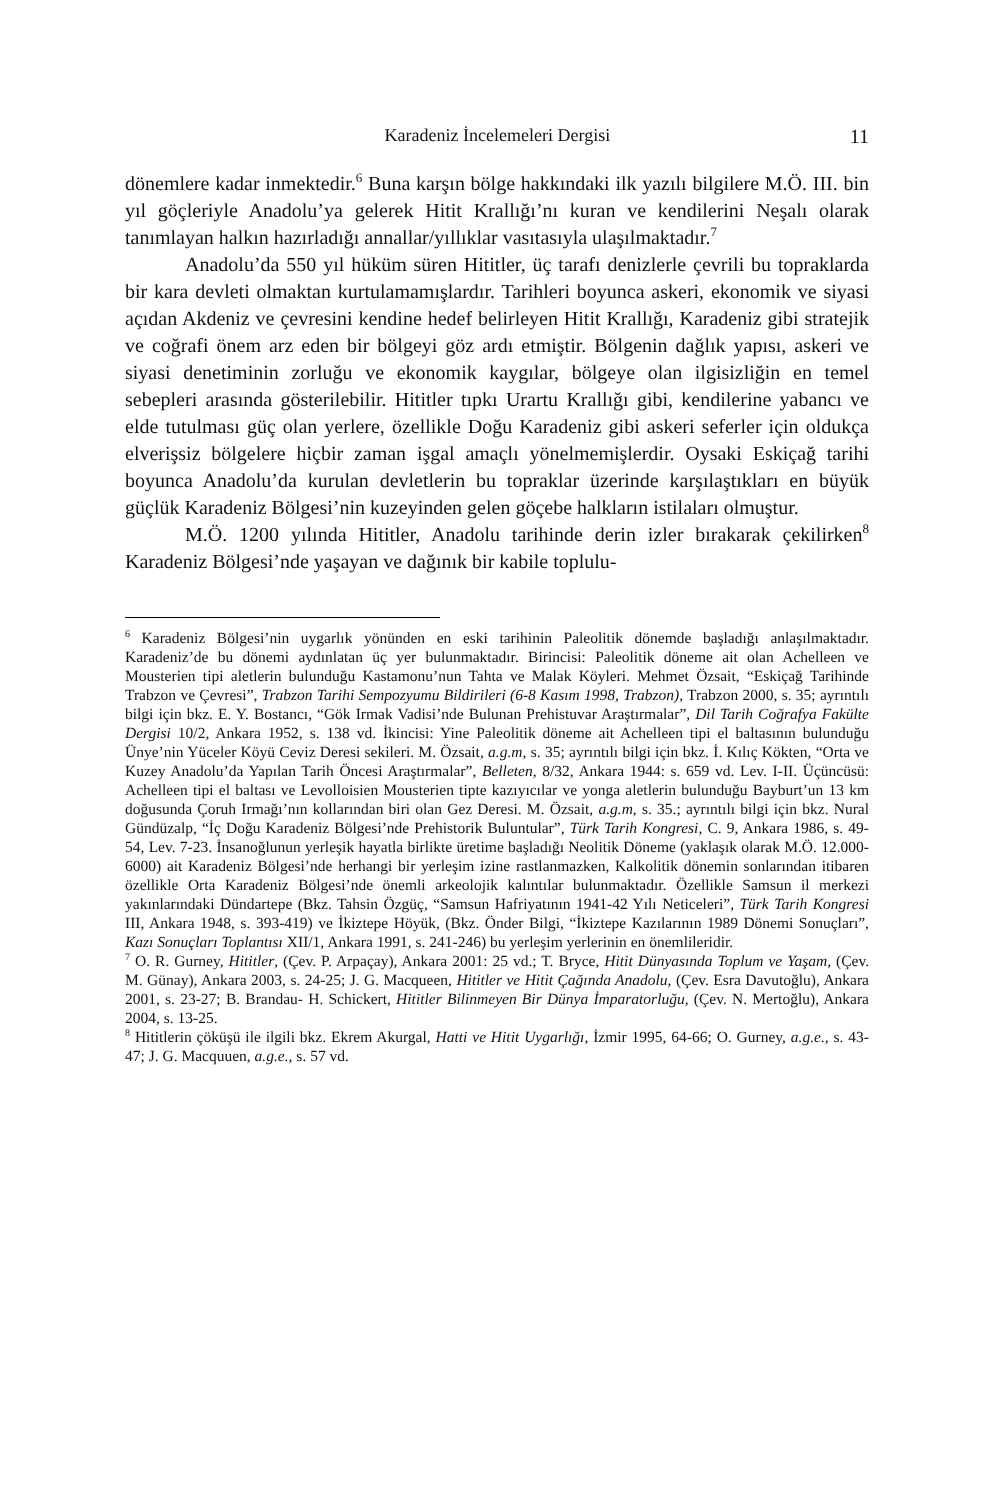Karadeniz İncelemeleri Dergisi 11
dönemlere kadar inmektedir.<sup>6</sup> Buna karşın bölge hakkındaki ilk yazılı bilgilere M.Ö. III. bin yıl göçleriyle Anadolu’ya gelerek Hitit Krallığı’nı kuran ve kendilerini Neşalı olarak tanımlayan halkın hazırladığı annallar/yıllıklar vasıtasıyla ulaşılmaktadır.<sup>7</sup>
Anadolu’da 550 yıl hüküm süren Hititler, üç tarafı denizlerle çevrili bu topraklarda bir kara devleti olmaktan kurtulamamışlardır. Tarihleri boyunca askeri, ekonomik ve siyasi açıdan Akdeniz ve çevresini kendine hedef belirleyen Hitit Krallığı, Karadeniz gibi stratejik ve coğrafi önem arz eden bir bölgeyi göz ardı etmiştir. Bölgenin dağlık yapısı, askeri ve siyasi denetiminin zorluğu ve ekonomik kaygılar, bölgeye olan ilgisizliğin en temel sebepleri arasında gösterilebilir. Hititler tıpkı Urartu Krallığı gibi, kendilerine yabancı ve elde tutulması güç olan yerlere, özellikle Doğu Karadeniz gibi askeri seferler için oldukça elverişsiz bölgelere hiçbir zaman işgal amaçlı yönelmemişlerdir. Oysaki Eskiçağ tarihi boyunca Anadolu’da kurulan devletlerin bu topraklar üzerinde karşılaştıkları en büyük güçlük Karadeniz Bölgesi’nin kuzeyinden gelen göçebe halkların istilaları olmuştur.
M.Ö. 1200 yılında Hititler, Anadolu tarihinde derin izler bırakarak çekilirken<sup>8</sup> Karadeniz Bölgesi’nde yaşayan ve dağınık bir kabile toplulu-
<sup>6</sup> Karadeniz Bölgesi’nin uygarlık yönünden en eski tarihinin Paleolitik dönemde başladığı anlaşılmaktadır. Karadeniz’de bu dönemi aydınlatan üç yer bulunmaktadır. Birincisi: Paleolitik döneme ait olan Achelleen ve Mousterien tipi aletlerin bulunduğu Kastamonu’nun Tahta ve Malak Köyleri. Mehmet Özsait, “Eskiçağ Tarihinde Trabzon ve Çevresi”, Trabzon Tarihi Sempozyumu Bildirileri (6-8 Kasım 1998, Trabzon), Trabzon 2000, s. 35; ayrıntılı bilgi için bkz. E. Y. Bostancı, “Gök Irmak Vadisi’nde Bulunan Prehistuvar Araştırmalar”, Dil Tarih Coğrafya Fakülte Dergisi 10/2, Ankara 1952, s. 138 vd. İkincisi: Yine Paleolitik döneme ait Achelleen tipi el baltasının bulunduğu Ünye’nin Yüceler Köyü Ceviz Deresi sekileri. M. Özsait, a.g.m, s. 35; ayrıntılı bilgi için bkz. İ. Kılıç Kökten, “Orta ve Kuzey Anadolu’da Yapılan Tarih Öncesi Araştırmalar”, Belleten, 8/32, Ankara 1944: s. 659 vd. Lev. I-II. Üçüncüsü: Achelleen tipi el baltası ve Levolloisien Mousterien tipte kazıyıcılar ve yonga aletlerin bulunduğu Bayburt’un 13 km doğusunda Çoruh Irmağı’nın kollarından biri olan Gez Deresi. M. Özsait, a.g.m, s. 35.; ayrıntılı bilgi için bkz. Nural Gündüzalp, “İç Doğu Karadeniz Bölgesi’nde Prehistorik Buluntular”, Türk Tarih Kongresi, C. 9, Ankara 1986, s. 49-54, Lev. 7-23. İnsanoğlunun yerleşik hayatla birlikte üretime başladığı Neolitik Döneme (yaklaşık olarak M.Ö. 12.000-6000) ait Karadeniz Bölgesi’nde herhangi bir yerleşim izine rastlanmazken, Kalkolitik dönemin sonlarından itibaren özellikle Orta Karadeniz Bölgesi’nde önemli arkeolojik kalıntılar bulunmaktadır. Özellikle Samsun il merkezi yakınlarındaki Dündartepe (Bkz. Tahsin Özgüç, “Samsun Hafriyatının 1941-42 Yılı Neticeleri”, Türk Tarih Kongresi III, Ankara 1948, s. 393-419) ve İkiztepe Höyük, (Bkz. Önder Bilgi, “İkiztepe Kazılarının 1989 Dönemi Sonuçları”, Kazı Sonuçları Toplantısı XII/1, Ankara 1991, s. 241-246) bu yerleşim yerlerinin en önemlileridir.
<sup>7</sup> O. R. Gurney, Hititler, (Çev. P. Arpaçay), Ankara 2001: 25 vd.; T. Bryce, Hitit Dünyasında Toplum ve Yaşam, (Çev. M. Günay), Ankara 2003, s. 24-25; J. G. Macqueen, Hititler ve Hitit Çağında Anadolu, (Çev. Esra Davutoğlu), Ankara 2001, s. 23-27; B. Brandau- H. Schickert, Hititler Bilinmeyen Bir Dünya İmparatorluğu, (Çev. N. Mertoğlu), Ankara 2004, s. 13-25.
<sup>8</sup> Hititlerin çöküşü ile ilgili bkz. Ekrem Akurgal, Hatti ve Hitit Uygarlığı, İzmir 1995, 64-66; O. Gurney, a.g.e., s. 43-47; J. G. Macquuen, a.g.e., s. 57 vd.